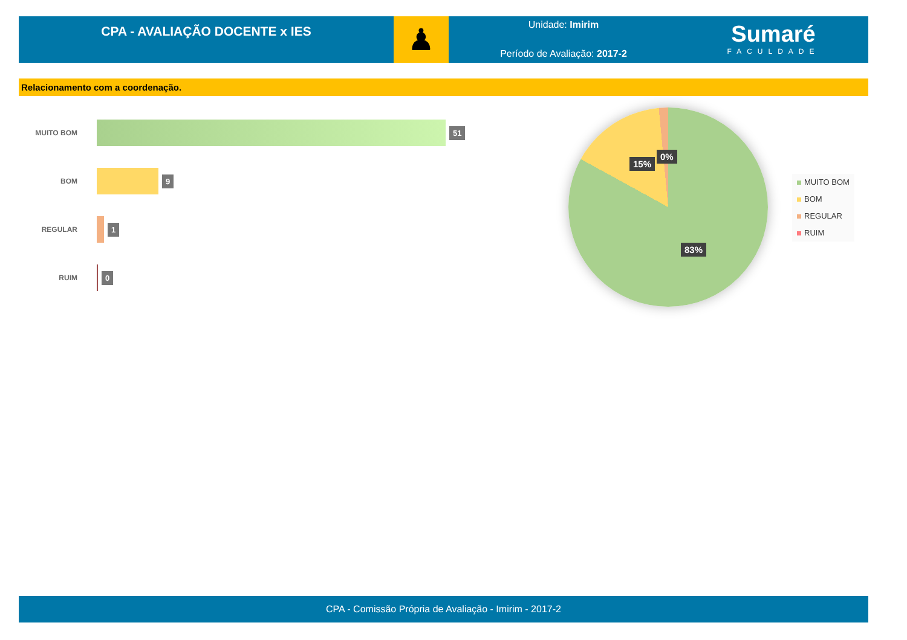CPA - AVALIAÇÃO DOCENTE x IES
♟
Unidade: Imirim
Período de Avaliação: 2017-2
Sumaré
FACULDADE
Relacionamento com a coordenação.
MUITO BOM
51
BOM
9
REGULAR
1
RUIM
0
15%
0%
83%
MUITO BOM
BOM
REGULAR
RUIM
CPA - Comissão Própria de Avaliação - Imirim - 2017-2